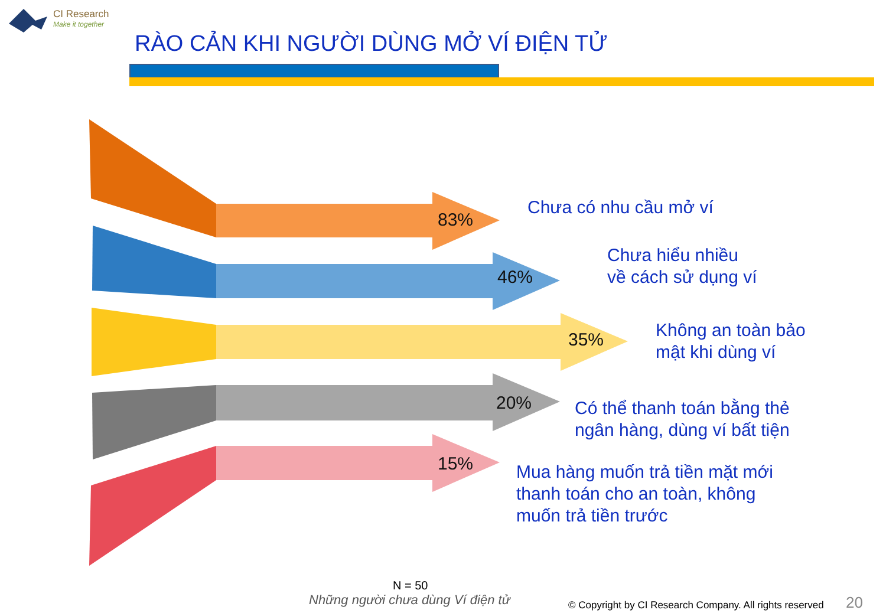CI Research
Make it together
RÀO CẢN KHI NGƯỜI DÙNG MỞ VÍ ĐIỆN TỬ
83%
Chưa có nhu cầu mở ví
46%
Chưa hiểu nhiều
về cách sử dụng ví
35%
Không an toàn bảo
mật khi dùng ví
20%
Có thể thanh toán bằng thẻ
ngân hàng, dùng ví bất tiện
15%
Mua hàng muốn trả tiền mặt mới
thanh toán cho an toàn, không
muốn trả tiền trước
N = 50
Những người chưa dùng Ví điện tử
© Copyright by CI Research Company. All rights reserved
20